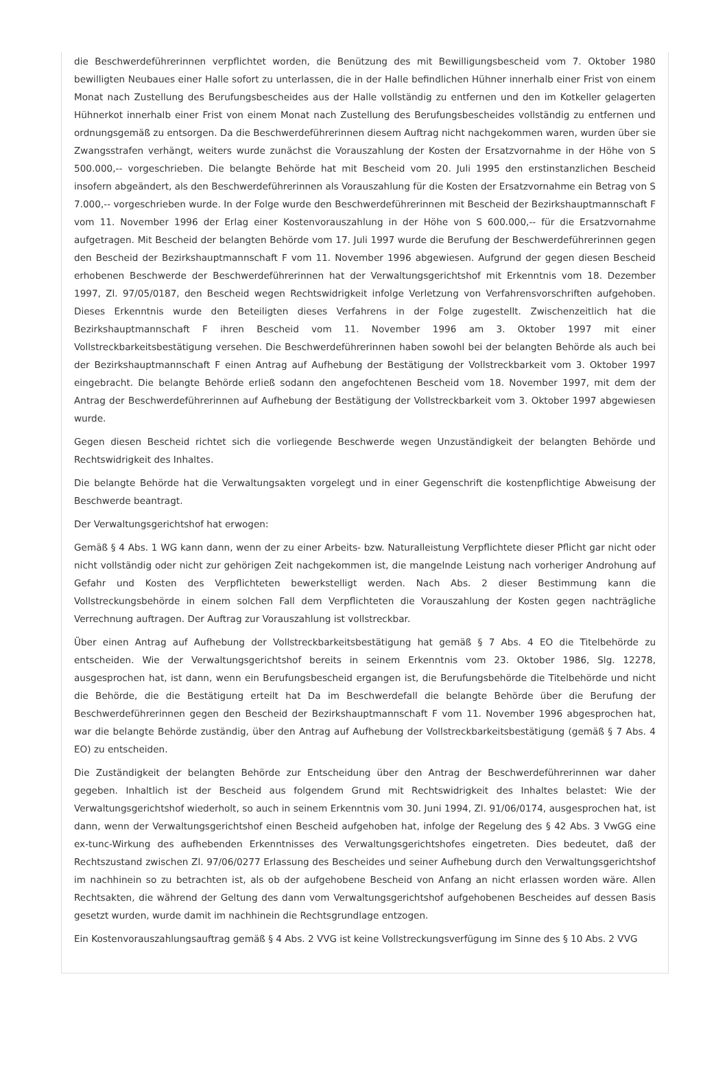die Beschwerdeführerinnen verpflichtet worden, die Benützung des mit Bewilligungsbescheid vom 7. Oktober 1980 bewilligten Neubaues einer Halle sofort zu unterlassen, die in der Halle befindlichen Hühner innerhalb einer Frist von einem Monat nach Zustellung des Berufungsbescheides aus der Halle vollständig zu entfernen und den im Kotkeller gelagerten Hühnerkot innerhalb einer Frist von einem Monat nach Zustellung des Berufungsbescheides vollständig zu entfernen und ordnungsgemäß zu entsorgen. Da die Beschwerdeführerinnen diesem Auftrag nicht nachgekommen waren, wurden über sie Zwangsstrafen verhängt, weiters wurde zunächst die Vorauszahlung der Kosten der Ersatzvornahme in der Höhe von S 500.000,-- vorgeschrieben. Die belangte Behörde hat mit Bescheid vom 20. Juli 1995 den erstinstanzlichen Bescheid insofern abgeändert, als den Beschwerdeführerinnen als Vorauszahlung für die Kosten der Ersatzvornahme ein Betrag von S 7.000,-- vorgeschrieben wurde. In der Folge wurde den Beschwerdeführerinnen mit Bescheid der Bezirkshauptmannschaft F vom 11. November 1996 der Erlag einer Kostenvorauszahlung in der Höhe von S 600.000,-- für die Ersatzvornahme aufgetragen. Mit Bescheid der belangten Behörde vom 17. Juli 1997 wurde die Berufung der Beschwerdeführerinnen gegen den Bescheid der Bezirkshauptmannschaft F vom 11. November 1996 abgewiesen. Aufgrund der gegen diesen Bescheid erhobenen Beschwerde der Beschwerdeführerinnen hat der Verwaltungsgerichtshof mit Erkenntnis vom 18. Dezember 1997, Zl. 97/05/0187, den Bescheid wegen Rechtswidrigkeit infolge Verletzung von Verfahrensvorschriften aufgehoben. Dieses Erkenntnis wurde den Beteiligten dieses Verfahrens in der Folge zugestellt. Zwischenzeitlich hat die Bezirkshauptmannschaft F ihren Bescheid vom 11. November 1996 am 3. Oktober 1997 mit einer Vollstreckbarkeitsbestätigung versehen. Die Beschwerdeführerinnen haben sowohl bei der belangten Behörde als auch bei der Bezirkshauptmannschaft F einen Antrag auf Aufhebung der Bestätigung der Vollstreckbarkeit vom 3. Oktober 1997 eingebracht. Die belangte Behörde erließ sodann den angefochtenen Bescheid vom 18. November 1997, mit dem der Antrag der Beschwerdeführerinnen auf Aufhebung der Bestätigung der Vollstreckbarkeit vom 3. Oktober 1997 abgewiesen wurde.
Gegen diesen Bescheid richtet sich die vorliegende Beschwerde wegen Unzuständigkeit der belangten Behörde und Rechtswidrigkeit des Inhaltes.
Die belangte Behörde hat die Verwaltungsakten vorgelegt und in einer Gegenschrift die kostenpflichtige Abweisung der Beschwerde beantragt.
Der Verwaltungsgerichtshof hat erwogen:
Gemäß § 4 Abs. 1 WG kann dann, wenn der zu einer Arbeits- bzw. Naturalleistung Verpflichtete dieser Pflicht gar nicht oder nicht vollständig oder nicht zur gehörigen Zeit nachgekommen ist, die mangelnde Leistung nach vorheriger Androhung auf Gefahr und Kosten des Verpflichteten bewerkstelligt werden. Nach Abs. 2 dieser Bestimmung kann die Vollstreckungsbehörde in einem solchen Fall dem Verpflichteten die Vorauszahlung der Kosten gegen nachträgliche Verrechnung auftragen. Der Auftrag zur Vorauszahlung ist vollstreckbar.
Über einen Antrag auf Aufhebung der Vollstreckbarkeitsbestätigung hat gemäß § 7 Abs. 4 EO die Titelbehörde zu entscheiden. Wie der Verwaltungsgerichtshof bereits in seinem Erkenntnis vom 23. Oktober 1986, Slg. 12278, ausgesprochen hat, ist dann, wenn ein Berufungsbescheid ergangen ist, die Berufungsbehörde die Titelbehörde und nicht die Behörde, die die Bestätigung erteilt hat Da im Beschwerdefall die belangte Behörde über die Berufung der Beschwerdeführerinnen gegen den Bescheid der Bezirkshauptmannschaft F vom 11. November 1996 abgesprochen hat, war die belangte Behörde zuständig, über den Antrag auf Aufhebung der Vollstreckbarkeitsbestätigung (gemäß § 7 Abs. 4 EO) zu entscheiden.
Die Zuständigkeit der belangten Behörde zur Entscheidung über den Antrag der Beschwerdeführerinnen war daher gegeben. Inhaltlich ist der Bescheid aus folgendem Grund mit Rechtswidrigkeit des Inhaltes belastet: Wie der Verwaltungsgerichtshof wiederholt, so auch in seinem Erkenntnis vom 30. Juni 1994, Zl. 91/06/0174, ausgesprochen hat, ist dann, wenn der Verwaltungsgerichtshof einen Bescheid aufgehoben hat, infolge der Regelung des § 42 Abs. 3 VwGG eine ex-tunc-Wirkung des aufhebenden Erkenntnisses des Verwaltungsgerichtshofes eingetreten. Dies bedeutet, daß der Rechtszustand zwischen Zl. 97/06/0277 Erlassung des Bescheides und seiner Aufhebung durch den Verwaltungsgerichtshof im nachhinein so zu betrachten ist, als ob der aufgehobene Bescheid von Anfang an nicht erlassen worden wäre. Allen Rechtsakten, die während der Geltung des dann vom Verwaltungsgerichtshof aufgehobenen Bescheides auf dessen Basis gesetzt wurden, wurde damit im nachhinein die Rechtsgrundlage entzogen.
Ein Kostenvorauszahlungsauftrag gemäß § 4 Abs. 2 VVG ist keine Vollstreckungsverfügung im Sinne des § 10 Abs. 2 VVG